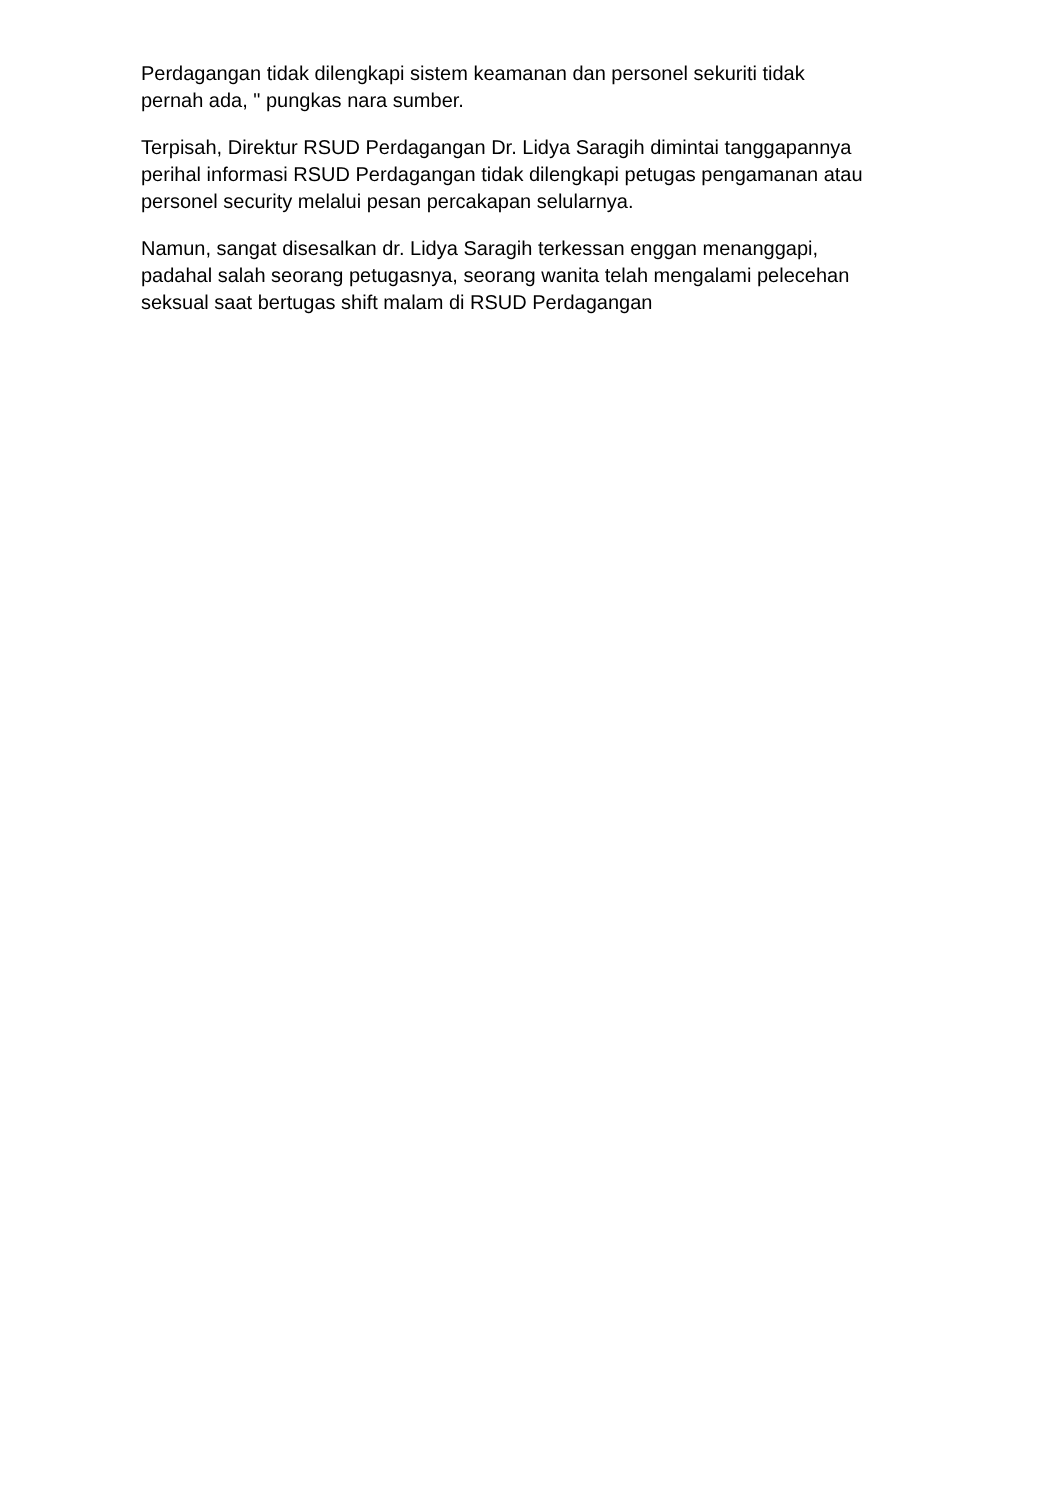Perdagangan tidak dilengkapi sistem keamanan dan personel sekuriti tidak
pernah ada, " pungkas nara sumber.
Terpisah, Direktur RSUD Perdagangan Dr. Lidya Saragih dimintai tanggapannya
perihal informasi RSUD Perdagangan tidak dilengkapi petugas pengamanan atau
personel security melalui pesan percakapan selularnya.
Namun, sangat disesalkan dr. Lidya Saragih terkessan enggan menanggapi,
padahal salah seorang petugasnya, seorang wanita telah mengalami pelecehan
seksual saat bertugas shift malam di RSUD Perdagangan